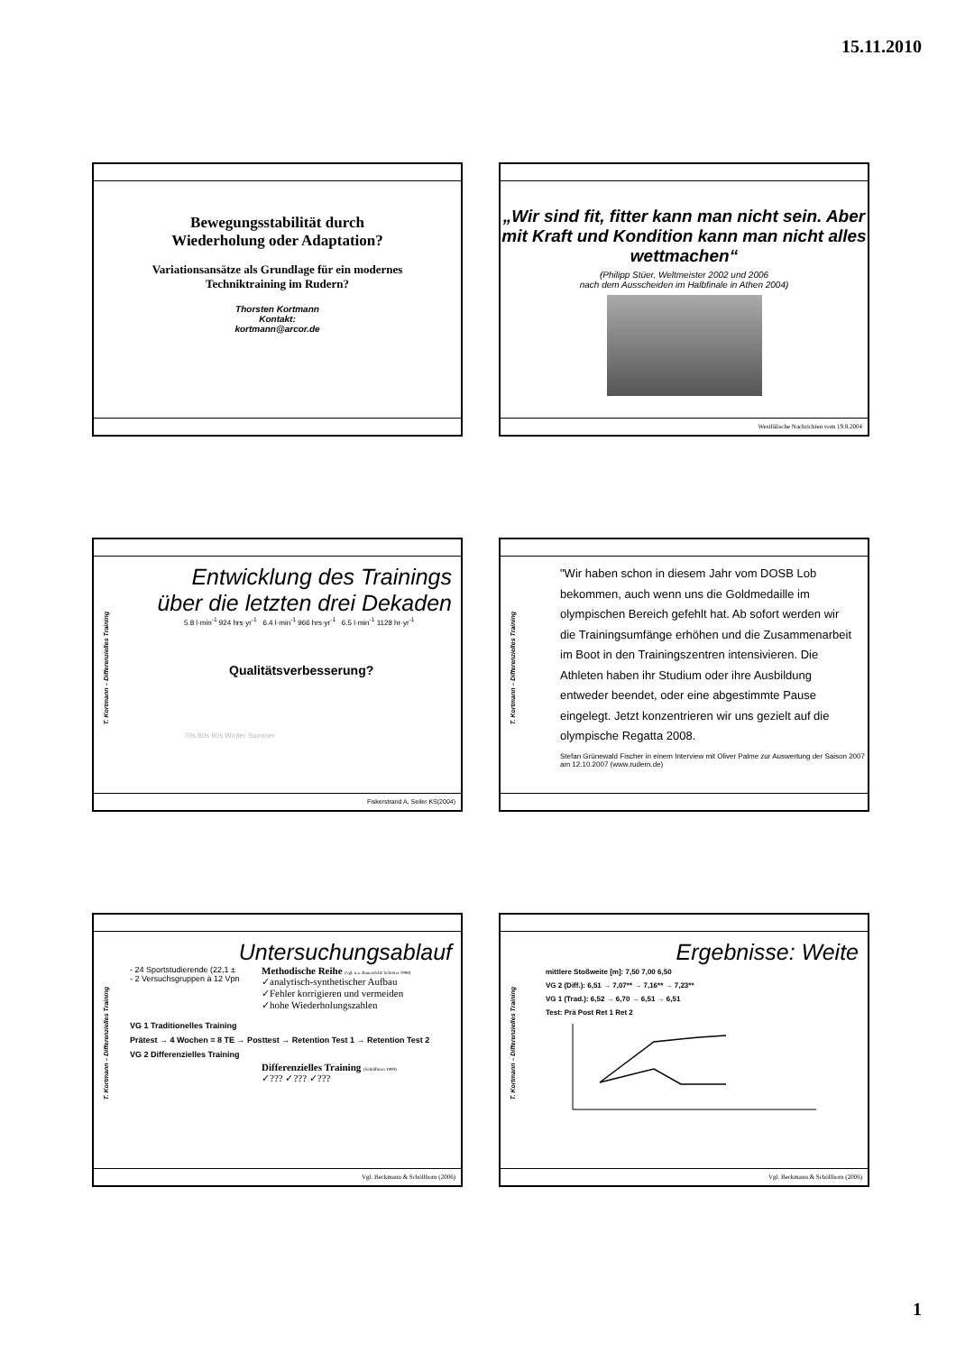15.11.2010
Bewegungsstabilität durch
Wiederholung oder Adaptation?
Variationsansätze als Grundlage für ein modernes
Techniktraining im Rudern?
Thorsten Kortmann
Kontakt:
kortmann@arcor.de
„Wir sind fit, fitter kann man nicht sein. Aber mit Kraft und Kondition kann man nicht alles wettmachen“
(Philipp Stüer, Weltmeister 2002 und 2006
nach dem Ausscheiden im Halbfinale in Athen 2004)
Westfälische Nachrichten vom 19.8.2004
T. Kortmann – Differenzielles Training
Entwicklung des Trainings
über die letzten drei Dekaden
5.8 l·min<sup>-1</sup> 924 hrs·yr<sup>-1</sup> 6.4 l·min<sup>-1</sup> 966 hrs·yr<sup>-1</sup> 6.5 l·min<sup>-1</sup> 1128 hr·yr<sup>-1</sup>
Qualitätsverbesserung?
70s 80s 90s Winter Summer
Fiskerstrand A, Seiler KS(2004)
T. Kortmann – Differenzielles Training
"Wir haben schon in diesem Jahr vom DOSB Lob bekommen, auch wenn uns die Goldmedaille im olympischen Bereich gefehlt hat. Ab sofort werden wir die Trainingsumfänge erhöhen und die Zusammenarbeit im Boot in den Trainingszentren intensivieren. Die Athleten haben ihr Studium oder ihre Ausbildung entweder beendet, oder eine abgestimmte Pause eingelegt. Jetzt konzentrieren wir uns gezielt auf die olympische Regatta 2008.
Stefan Grünewald Fischer in einem Interview mit Oliver Palme zur Auswertung der Saison 2007 am 12.10.2007 (www.rudern.de)
T. Kortmann – Differenzielles Training
Untersuchungsablauf
- 24 Sportstudierende (22,1 ±
- 2 Versuchsgruppen à 12 Vpn
Methodische Reihe (vgl. u.a. Bauersfeld/ Schröter 1998)
✓analytisch-synthetischer Aufbau
✓Fehler korrigieren und vermeiden
✓hohe Wiederholungszahlen
VG 1 Traditionelles Training
Prätest → 4 Wochen = 8 TE → Posttest → Retention Test 1 → Retention Test 2
VG 2 Differenzielles Training
Differenzielles Training (Schöllhorn 1999)
✓??? ✓??? ✓???
Vgl. Beckmann & Schöllhorn (2006)
T. Kortmann – Differenzielles Training
Ergebnisse: Weite
mittlere Stoßweite [m]: 7,50 7,00 6,50
VG 2 (Diff.): 6,51 → 7,07** → 7,16** → 7,23**
VG 1 (Trad.): 6,52 → 6,70 → 6,51 → 6,51
Test: Prä Post Ret 1 Ret 2
Vgl. Beckmann & Schöllhorn (2006)
1